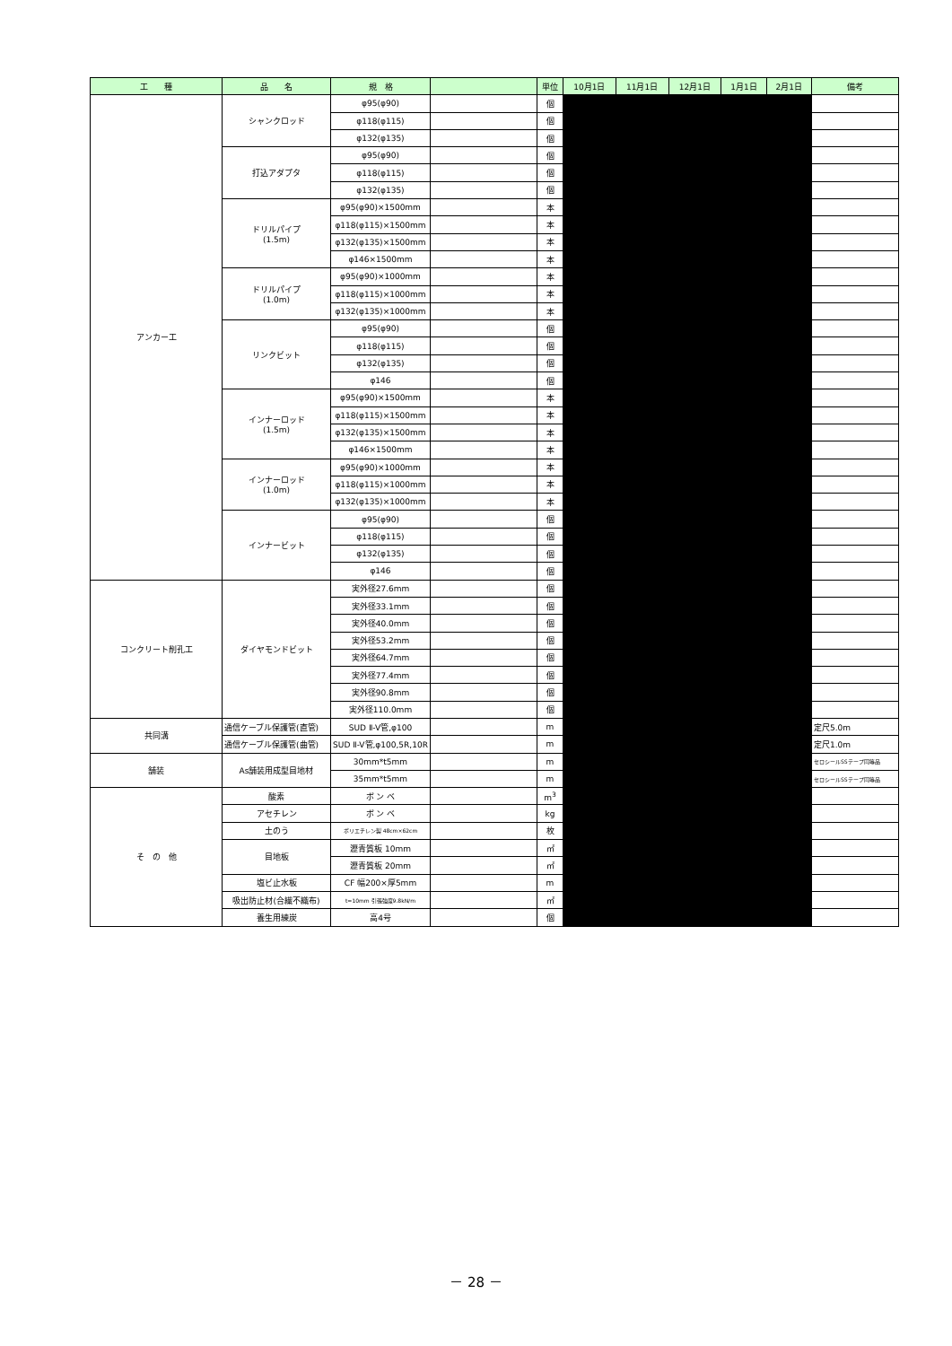| 工 種 | 品 名 | 規 格 | | 単位 | 10月1日 | 11月1日 | 12月1日 | 1月1日 | 2月1日 | 備考 |
| --- | --- | --- | --- | --- | --- | --- | --- | --- | --- | --- |
| アンカー工 | シャンクロッド | φ95(φ90) | | 個 | | | | | | |
| | | φ118(φ115) | | 個 | | | | | | |
| | | φ132(φ135) | | 個 | | | | | | |
| | 打込アダプタ | φ95(φ90) | | 個 | | | | | | |
| | | φ118(φ115) | | 個 | | | | | | |
| | | φ132(φ135) | | 個 | | | | | | |
| | ドリルパイプ (1.5m) | φ95(φ90)×1500mm | | 本 | | | | | | |
| | | φ118(φ115)×1500mm | | 本 | | | | | | |
| | | φ132(φ135)×1500mm | | 本 | | | | | | |
| | | φ146×1500mm | | 本 | | | | | | |
| | ドリルパイプ (1.0m) | φ95(φ90)×1000mm | | 本 | | | | | | |
| | | φ118(φ115)×1000mm | | 本 | | | | | | |
| | | φ132(φ135)×1000mm | | 本 | | | | | | |
| | リンクビット | φ95(φ90) | | 個 | | | | | | |
| | | φ118(φ115) | | 個 | | | | | | |
| | | φ132(φ135) | | 個 | | | | | | |
| | | φ146 | | 個 | | | | | | |
| | インナーロッド (1.5m) | φ95(φ90)×1500mm | | 本 | | | | | | |
| | | φ118(φ115)×1500mm | | 本 | | | | | | |
| | | φ132(φ135)×1500mm | | 本 | | | | | | |
| | | φ146×1500mm | | 本 | | | | | | |
| | インナーロッド (1.0m) | φ95(φ90)×1000mm | | 本 | | | | | | |
| | | φ118(φ115)×1000mm | | 本 | | | | | | |
| | | φ132(φ135)×1000mm | | 本 | | | | | | |
| | インナービット | φ95(φ90) | | 個 | | | | | | |
| | | φ118(φ115) | | 個 | | | | | | |
| | | φ132(φ135) | | 個 | | | | | | |
| | | φ146 | | 個 | | | | | | |
| コンクリート削孔工 | ダイヤモンドビット | 実外径27.6mm | | 個 | | | | | | |
| | | 実外径33.1mm | | 個 | | | | | | |
| | | 実外径40.0mm | | 個 | | | | | | |
| | | 実外径53.2mm | | 個 | | | | | | |
| | | 実外径64.7mm | | 個 | | | | | | |
| | | 実外径77.4mm | | 個 | | | | | | |
| | | 実外径90.8mm | | 個 | | | | | | |
| | | 実外径110.0mm | | 個 | | | | | | |
| 共同溝 | 通信ケーブル保護管(直管) | SUD Ⅱ-V管,φ100 | | m | | | | | | 定尺5.0m |
| | 通信ケーブル保護管(曲管) | SUD Ⅱ-V管,φ100,5R,10R | | m | | | | | | 定尺1.0m |
| 舗装 | As舗装用成型目地材 | 30mm*t5mm | | m | | | | | | セロシールSSテープ同等品 |
| | | 35mm*t5mm | | m | | | | | | セロシールSSテープ同等品 |
| そ の 他 | 酸素 | ボ ン ベ | | m<sup>3</sup> | | | | | | |
| | アセチレン | ボ ン ベ | | kg | | | | | | |
| | 土のう | ポリエチレン製 48cm×62cm | | 枚 | | | | | | |
| | 目地板 | 瀝青質板 10mm | | ㎡ | | | | | | |
| | | 瀝青質板 20mm | | ㎡ | | | | | | |
| | 塩ビ止水板 | CF 幅200×厚5mm | | m | | | | | | |
| | 吸出防止材(合繊不織布) | t=10mm 引張強度9.8kN/m | | ㎡ | | | | | | |
| | 養生用練炭 | 高4号 | | 個 | | | | | | |
－ 28 －